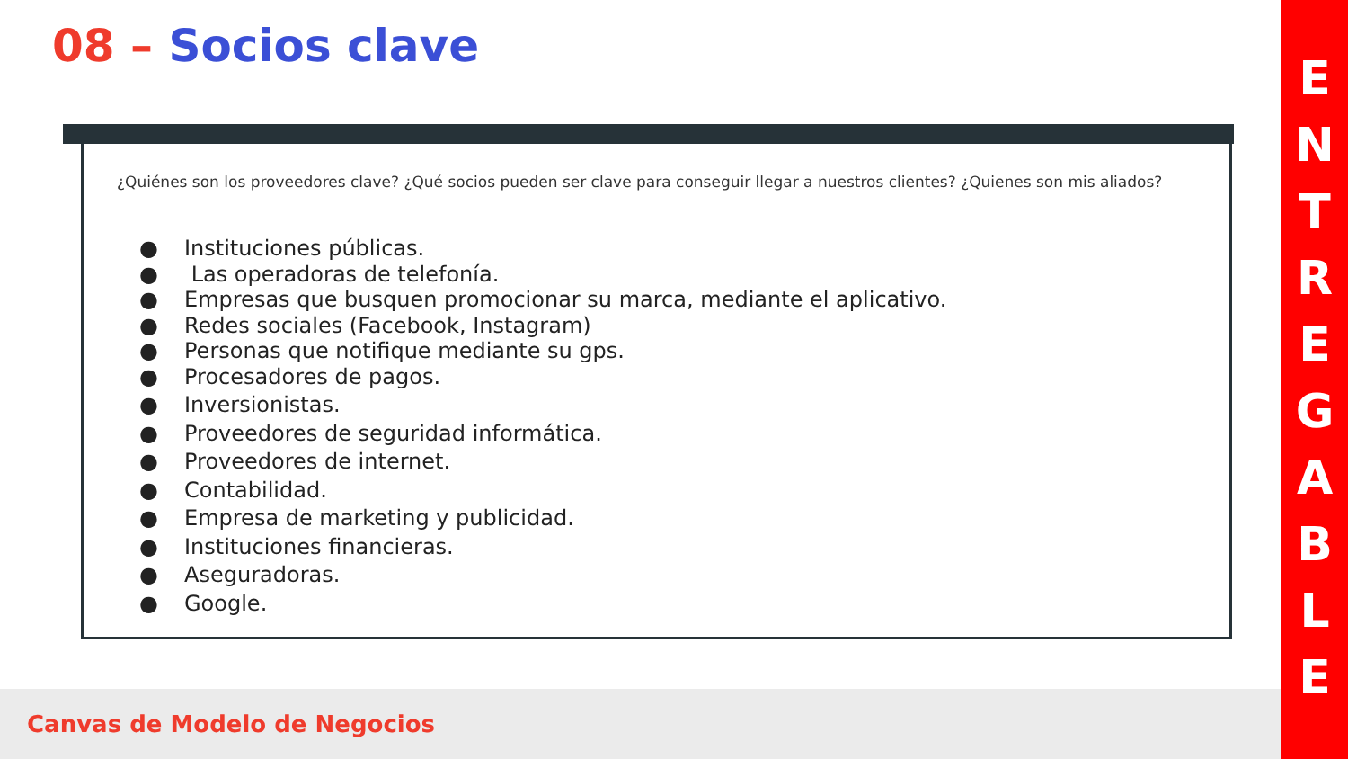08 – Socios clave
¿Quiénes son los proveedores clave? ¿Qué socios pueden ser clave para conseguir llegar a nuestros clientes? ¿Quienes son mis aliados?
● Instituciones públicas.
● Las operadoras de telefonía.
● Empresas que busquen promocionar su marca, mediante el aplicativo.
● Redes sociales (Facebook, Instagram)
● Personas que notifique mediante su gps.
● Procesadores de pagos.
● Inversionistas.
● Proveedores de seguridad informática.
● Proveedores de internet.
● Contabilidad.
● Empresa de marketing y publicidad.
● Instituciones financieras.
● Aseguradoras.
● Google.
Canvas de Modelo de Negocios
E
N
T
R
E
G
A
B
L
E